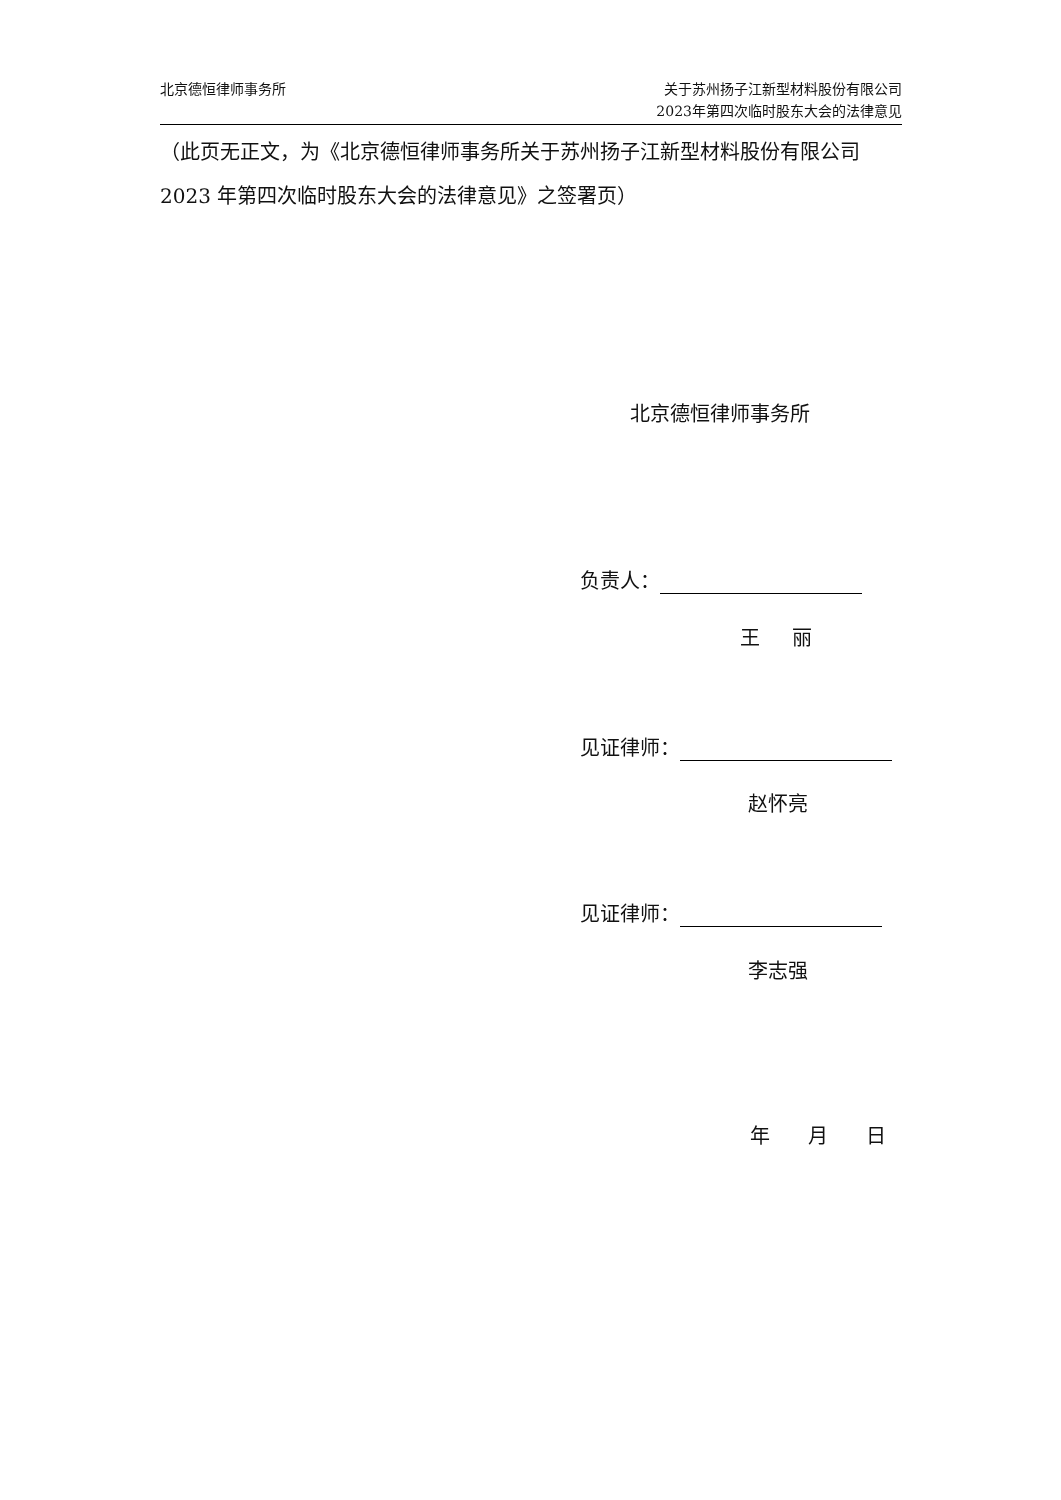北京德恒律师事务所 关于苏州扬子江新型材料股份有限公司
2023年第四次临时股东大会的法律意见
（此页无正文，为《北京德恒律师事务所关于苏州扬子江新型材料股份有限公司2023 年第四次临时股东大会的法律意见》之签署页）
北京德恒律师事务所
负责人：
王 丽
见证律师：
赵怀亮
见证律师：
李志强
年 月 日